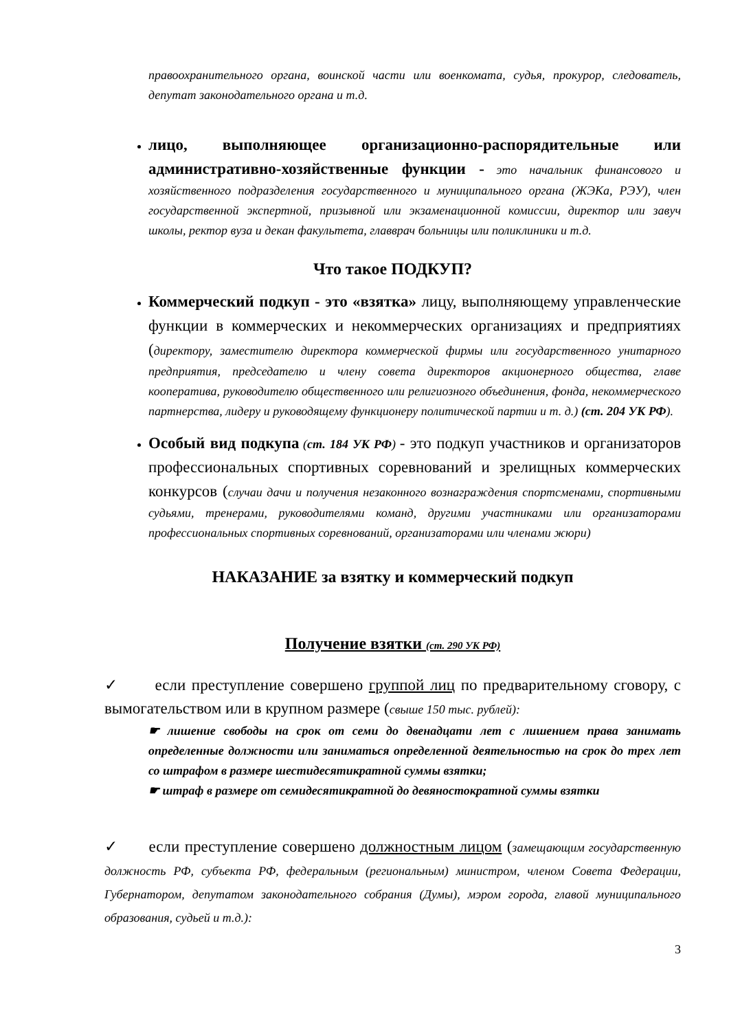правоохранительного органа, воинской части или военкомата, судья, прокурор, следователь, депутат законодательного органа и т.д.
лицо, выполняющее организационно-распорядительные или административно-хозяйственные функции - это начальник финансового и хозяйственного подразделения государственного и муниципального органа (ЖЭКа, РЭУ), член государственной экспертной, призывной или экзаменационной комиссии, директор или завуч школы, ректор вуза и декан факультета, главврач больницы или поликлиники и т.д.
Что такое ПОДКУП?
Коммерческий подкуп - это «взятка» лицу, выполняющему управленческие функции в коммерческих и некоммерческих организациях и предприятиях (директору, заместителю директора коммерческой фирмы или государственного унитарного предприятия, председателю и члену совета директоров акционерного общества, главе кооператива, руководителю общественного или религиозного объединения, фонда, некоммерческого партнерства, лидеру и руководящему функционеру политической партии и т. д.) (ст. 204 УК РФ).
Особый вид подкупа (ст. 184 УК РФ) - это подкуп участников и организаторов профессиональных спортивных соревнований и зрелищных коммерческих конкурсов (случаи дачи и получения незаконного вознаграждения спортсменами, спортивными судьями, тренерами, руководителями команд, другими участниками или организаторами профессиональных спортивных соревнований, организаторами или членами жюри)
НАКАЗАНИЕ за взятку и коммерческий подкуп
Получение взятки (ст. 290 УК РФ)
✓ если преступление совершено группой лиц по предварительному сговору, с вымогательством или в крупном размере (свыше 150 тыс. рублей):
☛ лишение свободы на срок от семи до двенадцати лет с лишением права занимать определенные должности или заниматься определенной деятельностью на срок до трех лет со штрафом в размере шестидесятикратной суммы взятки;
☛ штраф в размере от семидесятикратной до девяностократной суммы взятки
✓ если преступление совершено должностным лицом (замещающим государственную должность РФ, субъекта РФ, федеральным (региональным) министром, членом Совета Федерации, Губернатором, депутатом законодательного собрания (Думы), мэром города, главой муниципального образования, судьей и т.д.):
3